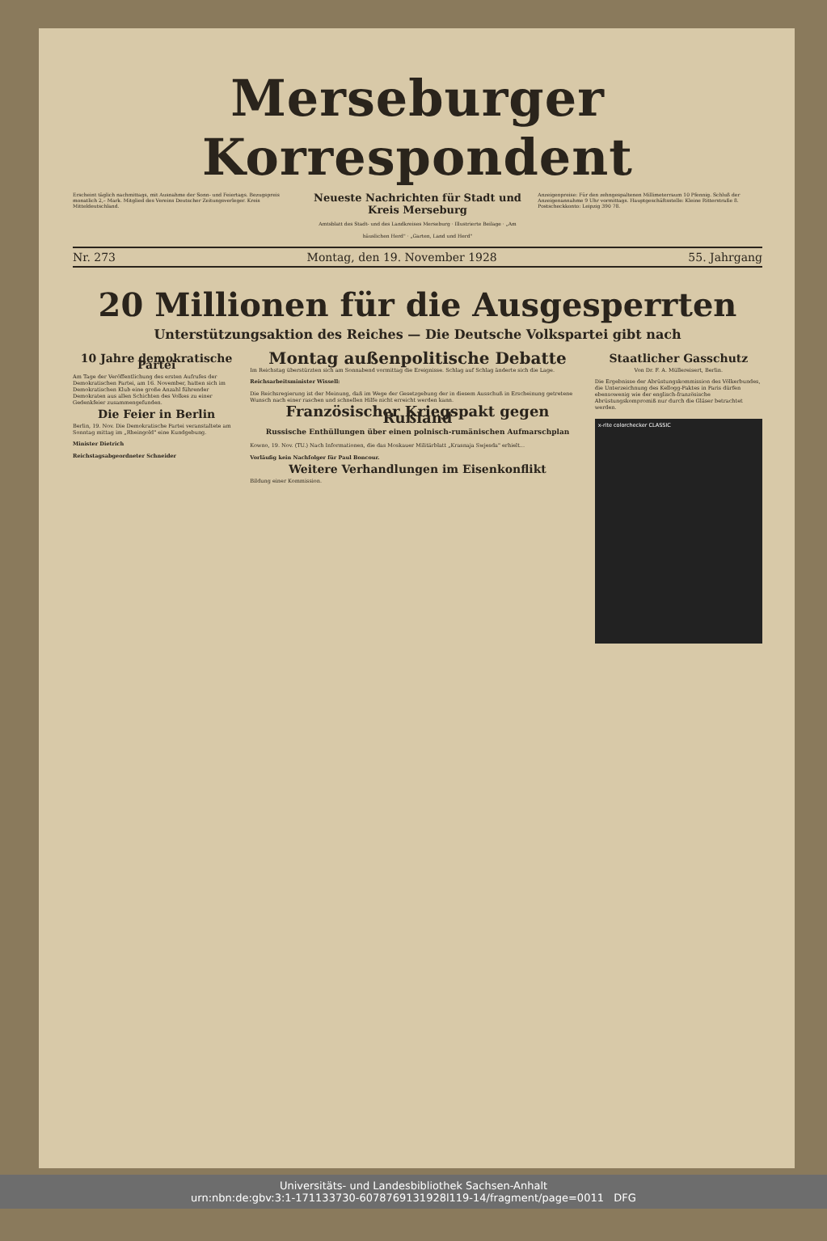Merseburger Korrespondent
Erscheint täglich nachmittags, mit Ausnahme der Sonn- und Feiertags. Bezugspreis monatlich 2,– Mark. Mitglied des Vereins Deutscher Zeitungsverleger. Kreis Mitteldeutschland.
Neueste Nachrichten für Stadt und Kreis Merseburg
Amtsblatt des Stadt- und des Landkreises Merseburg · Illustrierte Beilage · „Am häuslichen Herd" · „Garten, Land und Herd"
Anzeigenpreise: Für den zehngespaltenen Millimeterraum 10 Pfennig. Schluß der Anzeigenannahme 9 Uhr vormittags. Hauptgeschäftsstelle: Kleine Ritterstraße 8. Postscheckkonto: Leipzig 390 78.
Nr. 273 Montag, den 19. November 1928 55. Jahrgang
20 Millionen für die Ausgesperrten
Unterstützungsaktion des Reiches — Die Deutsche Volkspartei gibt nach
10 Jahre demokratische Partei
Am Tage der Veröffentlichung des ersten Aufrufes der Demokratischen Partei, am 16. November, hatten sich im Demokratischen Klub eine große Anzahl führender Demokraten aus allen Schichten des Volkes zu einer Gedenkfeier zusammengefunden.
Die Feier in Berlin
Berlin, 19. Nov. Die Demokratische Partei veranstaltete am Sonntag mittag im „Rheingold" eine Kundgebung.
Minister Dietrich
Reichstagsabgeordneter Schneider
Montag außenpolitische Debatte
Im Reichstag überstürzten sich am Sonnabend vormittag die Ereignisse. Schlag auf Schlag änderte sich die Lage.
Reichsarbeitsminister Wissell:
Die Reichsregierung ist der Meinung, daß im Wege der Gesetzgebung der in diesem Ausschuß in Erscheinung getretene Wunsch nach einer raschen und schnellen Hilfe nicht erreicht werden kann.
Französischer Kriegspakt gegen Rußland
Russische Enthüllungen über einen polnisch-rumänischen Aufmarschplan
Kowno, 19. Nov. (TU.) Nach Informationen, die das Moskauer Militärblatt „Krasnaja Swjesda" erhielt...
Vorläufig kein Nachfolger für Paul Boncour.
Weitere Verhandlungen im Eisenkonflikt
Bildung einer Kommission.
Staatlicher Gasschutz
Von Dr. F. A. Müllereisert, Berlin.
Die Ergebnisse der Abrüstungskommission des Völkerbundes, die Unterzeichnung des Kellogg-Paktes in Paris dürfen ebensowenig wie der englisch-französische Abrüstungskompromiß nur durch die Gläser betrachtet werden.
x-rite colorchecker CLASSIC
Universitäts- und Landesbibliothek Sachsen-Anhalt
urn:nbn:de:gbv:3:1-171133730-6078769131928l119-14/fragment/page=0011 DFG